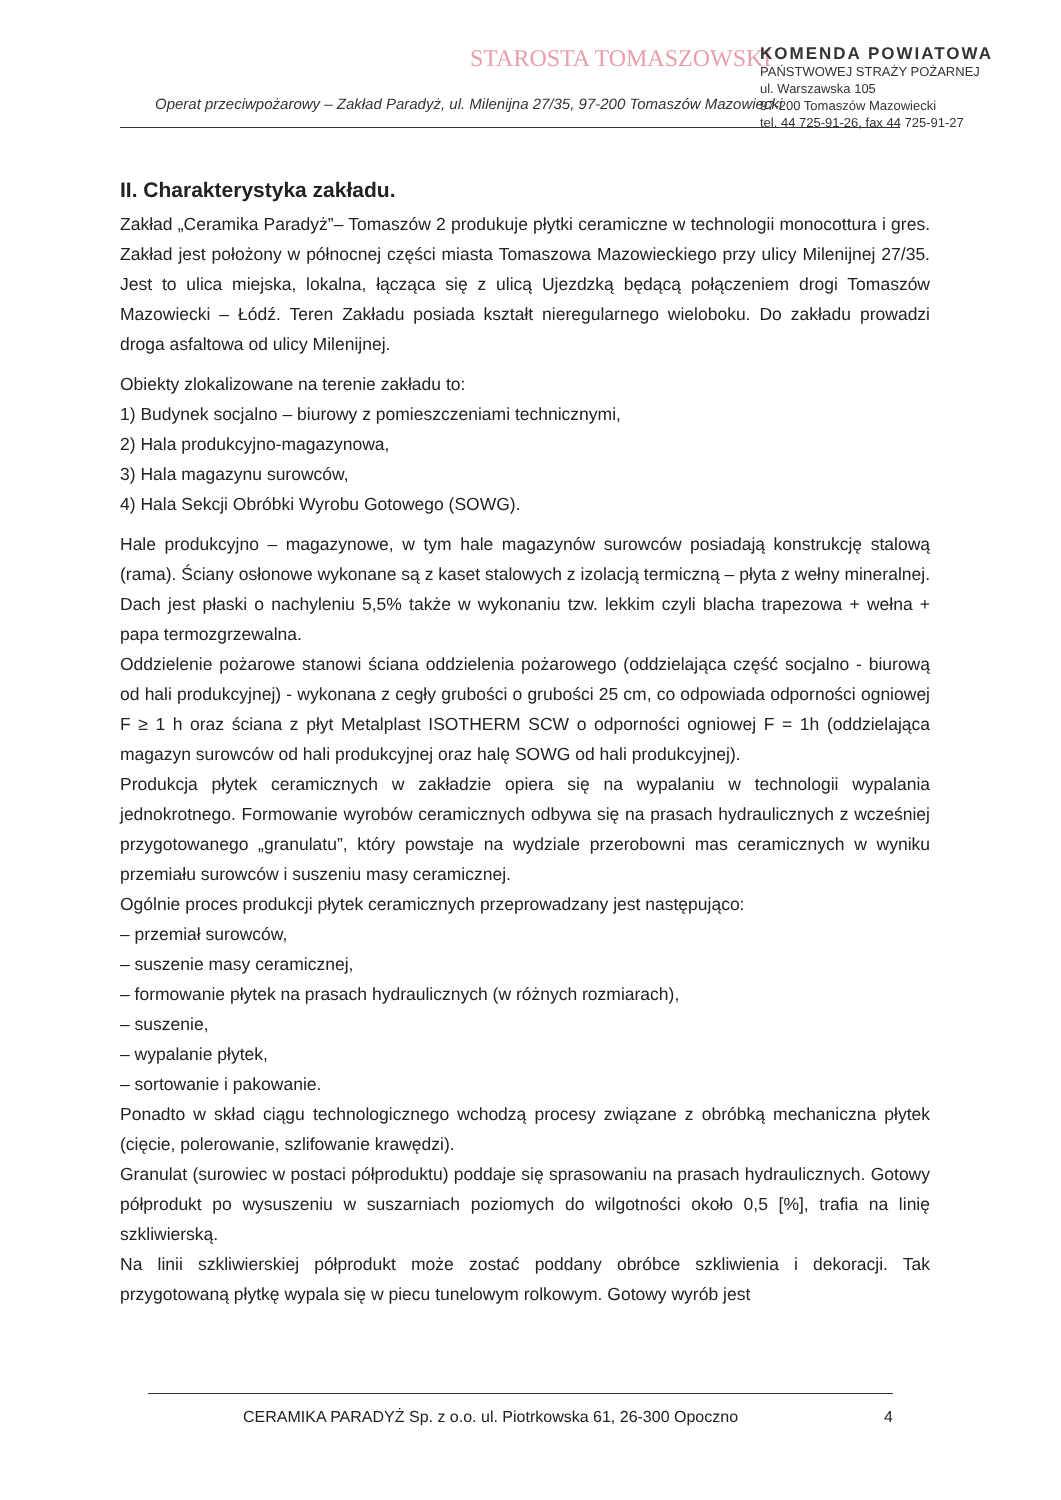STAROSTA TOMASZOWSKI
KOMENDA POWIATOWA
PAŃSTWOWEJ STRAŻY POŻARNEJ
ul. Warszawska 105
97-200 Tomaszów Mazowiecki
tel. 44 725-91-26, fax 44 725-91-27
Operat przeciwpożarowy – Zakład Paradyż, ul. Milenijna 27/35, 97-200 Tomaszów Mazowiecki
II. Charakterystyka zakładu.
Zakład „Ceramika Paradyż”– Tomaszów 2 produkuje płytki ceramiczne w technologii monocottura i gres. Zakład jest położony w północnej części miasta Tomaszowa Mazowieckiego przy ulicy Milenijnej 27/35. Jest to ulica miejska, lokalna, łącząca się z ulicą Ujezdzką będącą połączeniem drogi Tomaszów Mazowiecki – Łódź. Teren Zakładu posiada kształt nieregularnego wieloboku. Do zakładu prowadzi droga asfaltowa od ulicy Milenijnej.
Obiekty zlokalizowane na terenie zakładu to:
1) Budynek socjalno – biurowy z pomieszczeniami technicznymi,
2) Hala produkcyjno-magazynowa,
3) Hala magazynu surowców,
4) Hala Sekcji Obróbki Wyrobu Gotowego (SOWG).
Hale produkcyjno – magazynowe, w tym hale magazynów surowców posiadają konstrukcję stalową (rama). Ściany osłonowe wykonane są z kaset stalowych z izolacją termiczną – płyta z wełny mineralnej. Dach jest płaski o nachyleniu 5,5% także w wykonaniu tzw. lekkim czyli blacha trapezowa + wełna + papa termozgrzewalna.
Oddzielenie pożarowe stanowi ściana oddzielenia pożarowego (oddzielająca część socjalno - biurową od hali produkcyjnej) - wykonana z cegły grubości o grubości 25 cm, co odpowiada odporności ogniowej F ≥ 1 h oraz ściana z płyt Metalplast ISOTHERM SCW o odporności ogniowej F = 1h (oddzielająca magazyn surowców od hali produkcyjnej oraz halę SOWG od hali produkcyjnej).
Produkcja płytek ceramicznych w zakładzie opiera się na wypalaniu w technologii wypalania jednokrotnego. Formowanie wyrobów ceramicznych odbywa się na prasach hydraulicznych z wcześniej przygotowanego „granulatu”, który powstaje na wydziale przerobowni mas ceramicznych w wyniku przemiału surowców i suszeniu masy ceramicznej.
Ogólnie proces produkcji płytek ceramicznych przeprowadzany jest następująco:
– przemiał surowców,
– suszenie masy ceramicznej,
– formowanie płytek na prasach hydraulicznych (w różnych rozmiarach),
– suszenie,
– wypalanie płytek,
– sortowanie i pakowanie.
Ponadto w skład ciągu technologicznego wchodzą procesy związane z obróbką mechaniczna płytek (cięcie, polerowanie, szlifowanie krawędzi).
Granulat (surowiec w postaci półproduktu) poddaje się sprasowaniu na prasach hydraulicznych. Gotowy półprodukt po wysuszeniu w suszarniach poziomych do wilgotności około 0,5 [%], trafia na linię szkliwierską.
Na linii szkliwierskiej półprodukt może zostać poddany obróbce szkliwienia i dekoracji. Tak przygotowaną płytkę wypala się w piecu tunelowym rolkowym. Gotowy wyrób jest
CERAMIKA PARADYŻ Sp. z o.o. ul. Piotrkowska 61, 26-300 Opoczno 4